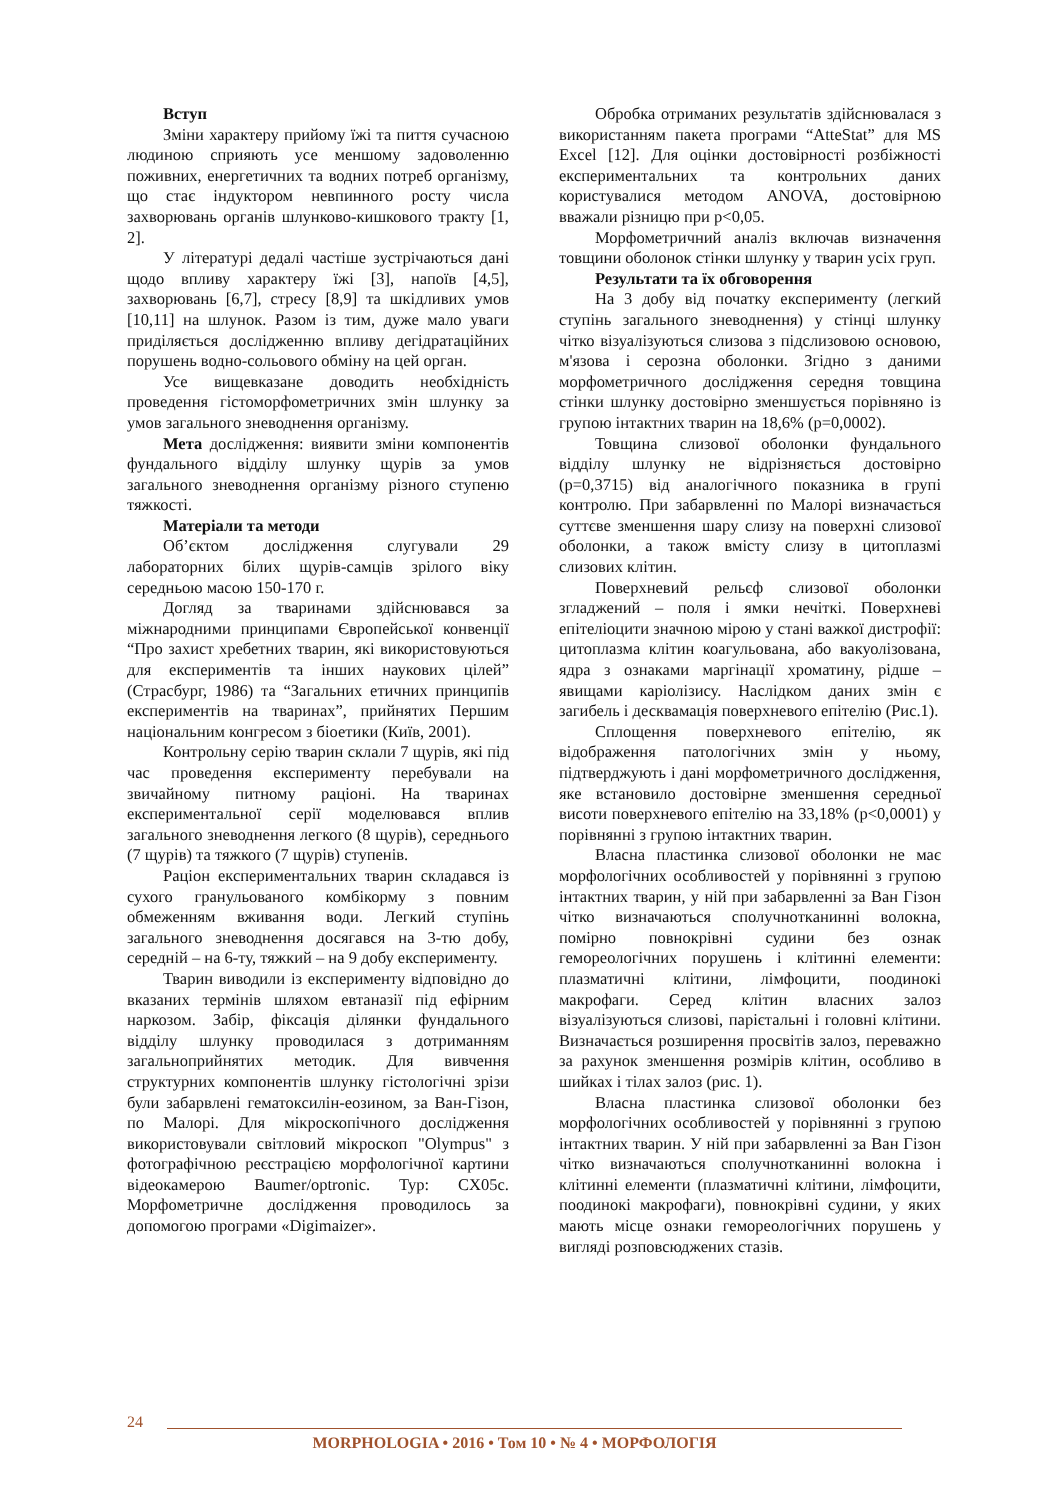Вступ
Зміни характеру прийому їжі та пиття сучасною людиною сприяють усе меншому задоволенню поживних, енергетичних та водних потреб організму, що стає індуктором невпинного росту числа захворювань органів шлунково-кишкового тракту [1, 2].
У літературі дедалі частіше зустрічаються дані щодо впливу характеру їжі [3], напоїв [4,5], захворювань [6,7], стресу [8,9] та шкідливих умов [10,11] на шлунок. Разом із тим, дуже мало уваги приділяється дослідженню впливу дегідратаційних порушень водно-сольового обміну на цей орган.
Усе вищевказане доводить необхідність проведення гістоморфометричних змін шлунку за умов загального зневоднення організму.
Мета дослідження: виявити зміни компонентів фундального відділу шлунку щурів за умов загального зневоднення організму різного ступеню тяжкості.
Матеріали та методи
Об’єктом дослідження слугували 29 лабораторних білих щурів-самців зрілого віку середньою масою 150-170 г.
Догляд за тваринами здійснювався за міжнародними принципами Європейської конвенції “Про захист хребетних тварин, які використовуються для експериментів та інших наукових цілей” (Страсбург, 1986) та “Загальних етичних принципів експериментів на тваринах”, прийнятих Першим національним конгресом з біоетики (Київ, 2001).
Контрольну серію тварин склали 7 щурів, які під час проведення експерименту перебували на звичайному питному раціоні. На тваринах експериментальної серії моделювався вплив загального зневоднення легкого (8 щурів), середнього (7 щурів) та тяжкого (7 щурів) ступенів.
Раціон експериментальних тварин складався із сухого гранульованого комбікорму з повним обмеженням вживання води. Легкий ступінь загального зневоднення досягався на 3-тю добу, середній – на 6-ту, тяжкий – на 9 добу експерименту.
Тварин виводили із експерименту відповідно до вказаних термінів шляхом евтаназії під ефірним наркозом. Забір, фіксація ділянки фундального відділу шлунку проводилася з дотриманням загальноприйнятих методик. Для вивчення структурних компонентів шлунку гістологічні зрізи були забарвлені гематоксилін-еозином, за Ван-Гізон, по Малорі. Для мікроскопічного дослідження використовували світловий мікроскоп "Olympus" з фотографічною реєстрацією морфологічної картини відеокамерою Baumer/optronic. Typ: CX05c. Морфометричне дослідження проводилось за допомогою програми «Digimaizer».
Обробка отриманих результатів здійснювалася з використанням пакета програми “AtteStat” для MS Excel [12]. Для оцінки достовірності розбіжності експериментальних та контрольних даних користувалися методом ANOVA, достовірною вважали різницю при p<0,05.
Морфометричний аналіз включав визначення товщини оболонок стінки шлунку у тварин усіх груп.
Результати та їх обговорення
На 3 добу від початку експерименту (легкий ступінь загального зневоднення) у стінці шлунку чітко візуалізуються слизова з підслизовою основою, м'язова і серозна оболонки. Згідно з даними морфометричного дослідження середня товщина стінки шлунку достовірно зменшується порівняно із групою інтактних тварин на 18,6% (p=0,0002).
Товщина слизової оболонки фундального відділу шлунку не відрізняється достовірно (p=0,3715) від аналогічного показника в групі контролю. При забарвленні по Малорі визначається суттєве зменшення шару слизу на поверхні слизової оболонки, а також вмісту слизу в цитоплазмі слизових клітин.
Поверхневий рельєф слизової оболонки згладжений – поля і ямки нечіткі. Поверхневі епітеліоцити значною мірою у стані важкої дистрофії: цитоплазма клітин коагульована, або вакуолізована, ядра з ознаками маргінації хроматину, рідше – явищами каріолізису. Наслідком даних змін є загибель і десквамація поверхневого епітелію (Рис.1).
Сплощення поверхневого епітелію, як відображення патологічних змін у ньому, підтверджують і дані морфометричного дослідження, яке встановило достовірне зменшення середньої висоти поверхневого епітелію на 33,18% (p<0,0001) у порівнянні з групою інтактних тварин.
Власна пластинка слизової оболонки не має морфологічних особливостей у порівнянні з групою інтактних тварин, у ній при забарвленні за Ван Гізон чітко визначаються сполучнотканинні волокна, помірно повнокрівні судини без ознак гемореологічних порушень і клітинні елементи: плазматичні клітини, лімфоцити, поодинокі макрофаги. Серед клітин власних залоз візуалізуються слизові, парієтальні і головні клітини. Визначається розширення просвітів залоз, переважно за рахунок зменшення розмірів клітин, особливо в шийках і тілах залоз (рис. 1).
Власна пластинка слизової оболонки без морфологічних особливостей у порівнянні з групою інтактних тварин. У ній при забарвленні за Ван Гізон чітко визначаються сполучнотканинні волокна і клітинні елементи (плазматичні клітини, лімфоцити, поодинокі макрофаги), повнокрівні судини, у яких мають місце ознаки гемореологічних порушень у вигляді розповсюджених стазів.
24
MORPHOLOGIA • 2016 • Том 10 • № 4 • МОРФОЛОГІЯ